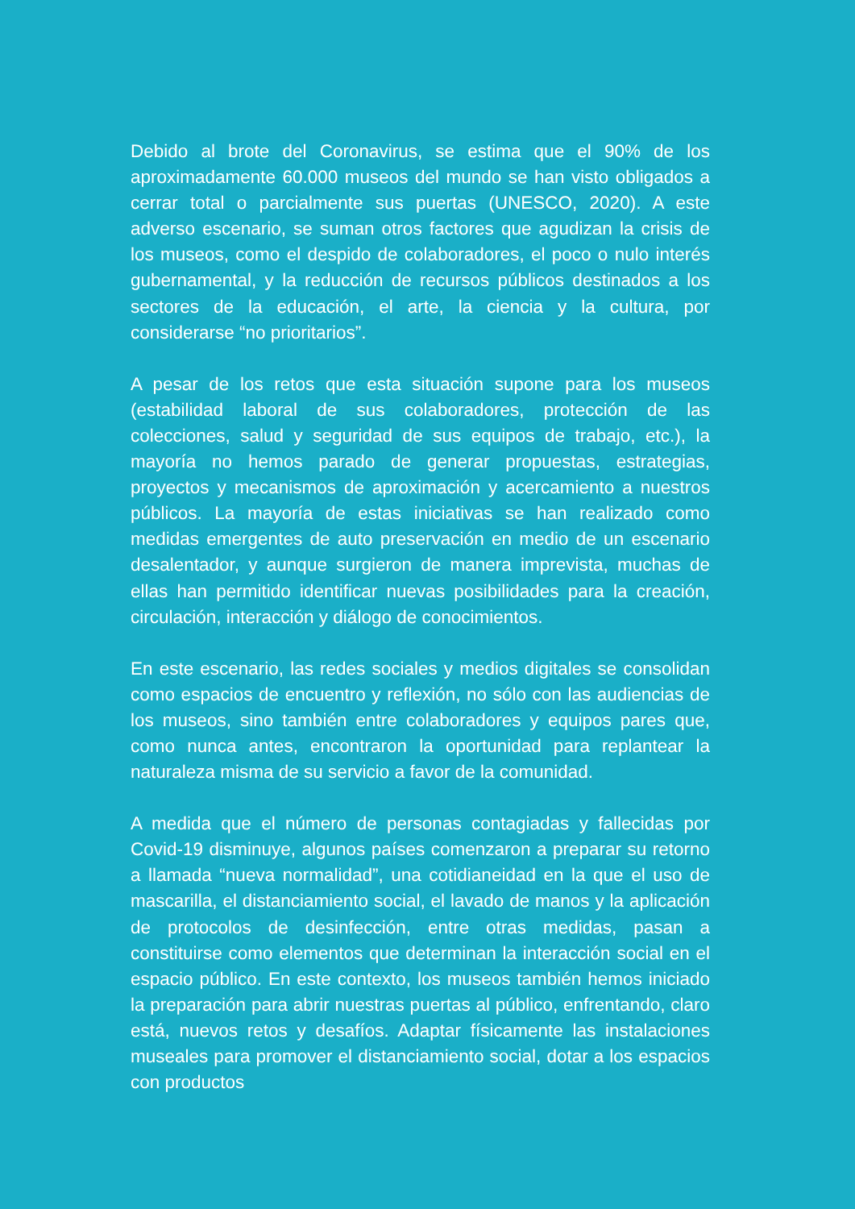Debido al brote del Coronavirus, se estima que el 90% de los aproximadamente 60.000 museos del mundo se han visto obligados a cerrar total o parcialmente sus puertas (UNESCO, 2020). A este adverso escenario, se suman otros factores que agudizan la crisis de los museos, como el despido de colaboradores, el poco o nulo interés gubernamental, y la reducción de recursos públicos destinados a los sectores de la educación, el arte, la ciencia y la cultura, por considerarse “no prioritarios”.
A pesar de los retos que esta situación supone para los museos (estabilidad laboral de sus colaboradores, protección de las colecciones, salud y seguridad de sus equipos de trabajo, etc.), la mayoría no hemos parado de generar propuestas, estrategias, proyectos y mecanismos de aproximación y acercamiento a nuestros públicos. La mayoría de estas iniciativas se han realizado como medidas emergentes de auto preservación en medio de un escenario desalentador, y aunque surgieron de manera imprevista, muchas de ellas han permitido identificar nuevas posibilidades para la creación, circulación, interacción y diálogo de conocimientos.
En este escenario, las redes sociales y medios digitales se consolidan como espacios de encuentro y reflexión, no sólo con las audiencias de los museos, sino también entre colaboradores y equipos pares que, como nunca antes, encontraron la oportunidad para replantear la naturaleza misma de su servicio a favor de la comunidad.
A medida que el número de personas contagiadas y fallecidas por Covid-19 disminuye, algunos países comenzaron a preparar su retorno a llamada “nueva normalidad”, una cotidianeidad en la que el uso de mascarilla, el distanciamiento social, el lavado de manos y la aplicación de protocolos de desinfección, entre otras medidas, pasan a constituirse como elementos que determinan la interacción social en el espacio público. En este contexto, los museos también hemos iniciado la preparación para abrir nuestras puertas al público, enfrentando, claro está, nuevos retos y desafíos. Adaptar físicamente las instalaciones museales para promover el distanciamiento social, dotar a los espacios con productos